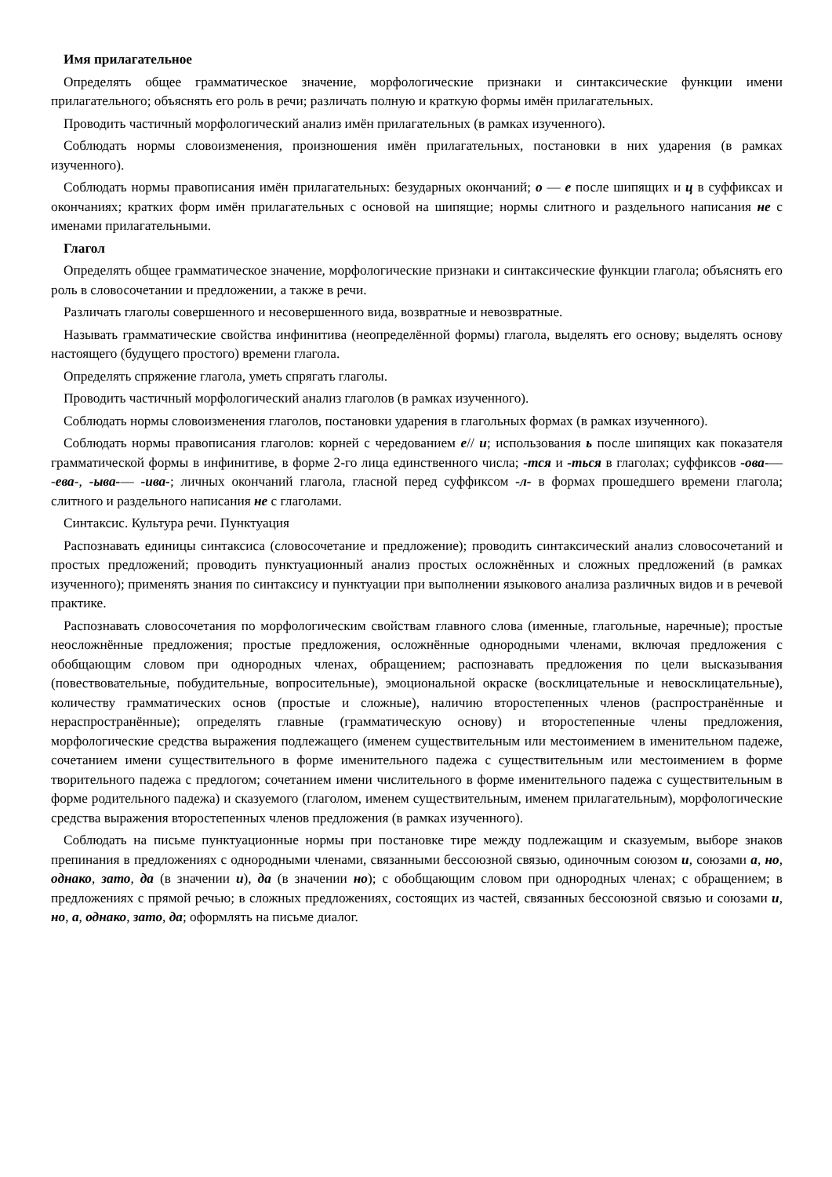Имя прилагательное
Определять общее грамматическое значение, морфологические признаки и синтаксические функции имени прилагательного; объяснять его роль в речи; различать полную и краткую формы имён прилагательных.
Проводить частичный морфологический анализ имён прилагательных (в рамках изученного).
Соблюдать нормы словоизменения, произношения имён прилагательных, постановки в них ударения (в рамках изученного).
Соблюдать нормы правописания имён прилагательных: безударных окончаний; о — е после шипящих и ц в суффиксах и окончаниях; кратких форм имён прилагательных с основой на шипящие; нормы слитного и раздельного написания не с именами прилагательными.
Глагол
Определять общее грамматическое значение, морфологические признаки и синтаксические функции глагола; объяснять его роль в словосочетании и предложении, а также в речи.
Различать глаголы совершенного и несовершенного вида, возвратные и невозвратные.
Называть грамматические свойства инфинитива (неопределённой формы) глагола, выделять его основу; выделять основу настоящего (будущего простого) времени глагола.
Определять спряжение глагола, уметь спрягать глаголы.
Проводить частичный морфологический анализ глаголов (в рамках изученного).
Соблюдать нормы словоизменения глаголов, постановки ударения в глагольных формах (в рамках изученного).
Соблюдать нормы правописания глаголов: корней с чередованием е// и; использования ь после шипящих как показателя грамматической формы в инфинитиве, в форме 2-го лица единственного числа; -тся и -ться в глаголах; суффиксов -ова-— -ева-, -ыва-— -ива-; личных окончаний глагола, гласной перед суффиксом -л- в формах прошедшего времени глагола; слитного и раздельного написания не с глаголами.
Синтаксис. Культура речи. Пунктуация
Распознавать единицы синтаксиса (словосочетание и предложение); проводить синтаксический анализ словосочетаний и простых предложений; проводить пунктуационный анализ простых осложнённых и сложных предложений (в рамках изученного); применять знания по синтаксису и пунктуации при выполнении языкового анализа различных видов и в речевой практике.
Распознавать словосочетания по морфологическим свойствам главного слова (именные, глагольные, наречные); простые неосложнённые предложения; простые предложения, осложнённые однородными членами, включая предложения с обобщающим словом при однородных членах, обращением; распознавать предложения по цели высказывания (повествовательные, побудительные, вопросительные), эмоциональной окраске (восклицательные и невосклицательные), количеству грамматических основ (простые и сложные), наличию второстепенных членов (распространённые и нераспространённые); определять главные (грамматическую основу) и второстепенные члены предложения, морфологические средства выражения подлежащего (именем существительным или местоимением в именительном падеже, сочетанием имени существительного в форме именительного падежа с существительным или местоимением в форме творительного падежа с предлогом; сочетанием имени числительного в форме именительного падежа с существительным в форме родительного падежа) и сказуемого (глаголом, именем существительным, именем прилагательным), морфологические средства выражения второстепенных членов предложения (в рамках изученного).
Соблюдать на письме пунктуационные нормы при постановке тире между подлежащим и сказуемым, выборе знаков препинания в предложениях с однородными членами, связанными бессоюзной связью, одиночным союзом и, союзами а, но, однако, зато, да (в значении и), да (в значении но); с обобщающим словом при однородных членах; с обращением; в предложениях с прямой речью; в сложных предложениях, состоящих из частей, связанных бессоюзной связью и союзами и, но, а, однако, зато, да; оформлять на письме диалог.